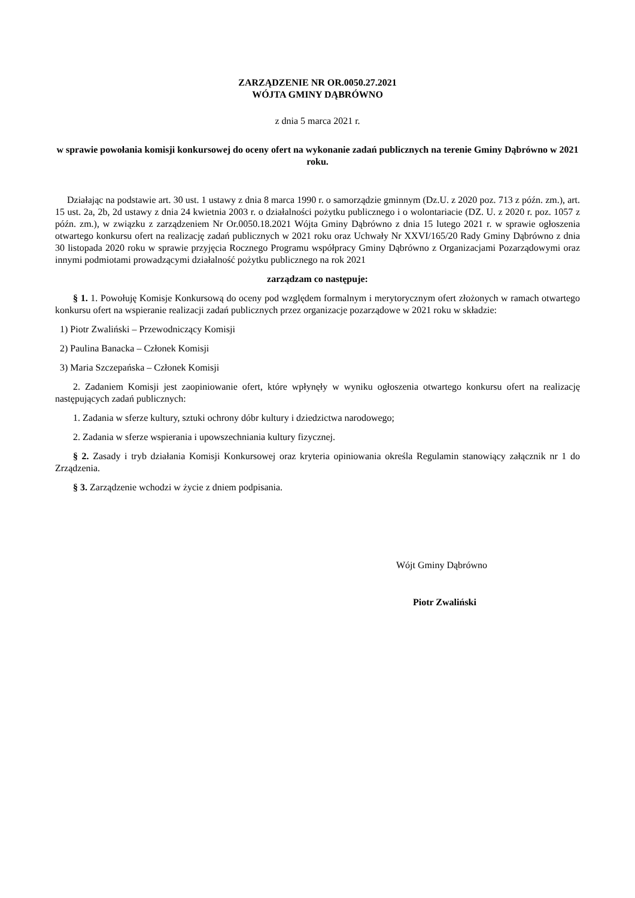ZARZĄDZENIE NR OR.0050.27.2021
WÓJTA GMINY DĄBRÓWNO
z dnia 5 marca 2021 r.
w sprawie powołania komisji konkursowej do oceny ofert na wykonanie zadań publicznych na terenie Gminy Dąbrówno w 2021 roku.
Działając na podstawie art. 30 ust. 1 ustawy z dnia 8 marca 1990 r. o samorządzie gminnym (Dz.U. z 2020 poz. 713 z późn. zm.), art. 15 ust. 2a, 2b, 2d ustawy z dnia 24 kwietnia 2003 r. o działalności pożytku publicznego i o wolontariacie (DZ. U. z 2020 r. poz. 1057 z późn. zm.), w związku z zarządzeniem Nr Or.0050.18.2021 Wójta Gminy Dąbrówno z dnia 15 lutego 2021 r. w sprawie ogłoszenia otwartego konkursu ofert na realizację zadań publicznych w 2021 roku oraz Uchwały Nr XXVI/165/20 Rady Gminy Dąbrówno z dnia 30 listopada 2020 roku w sprawie przyjęcia Rocznego Programu współpracy Gminy Dąbrówno z Organizacjami Pozarządowymi oraz innymi podmiotami prowadzącymi działalność pożytku publicznego na rok 2021
zarządzam co następuje:
§ 1. 1. Powołuję Komisje Konkursową do oceny pod względem formalnym i merytorycznym ofert złożonych w ramach otwartego konkursu ofert na wspieranie realizacji zadań publicznych przez organizacje pozarządowe w 2021 roku w składzie:
1) Piotr Zwaliński – Przewodniczący Komisji
2) Paulina Banacka – Członek Komisji
3) Maria Szczepańska – Członek Komisji
2. Zadaniem Komisji jest zaopiniowanie ofert, które wpłynęły w wyniku ogłoszenia otwartego konkursu ofert na realizację następujących zadań publicznych:
1. Zadania w sferze kultury, sztuki ochrony dóbr kultury i dziedzictwa narodowego;
2. Zadania w sferze wspierania i upowszechniania kultury fizycznej.
§ 2. Zasady i tryb działania Komisji Konkursowej oraz kryteria opiniowania określa Regulamin stanowiący załącznik nr 1 do Zrządzenia.
§ 3. Zarządzenie wchodzi w życie z dniem podpisania.
Wójt Gminy Dąbrówno
Piotr Zwaliński